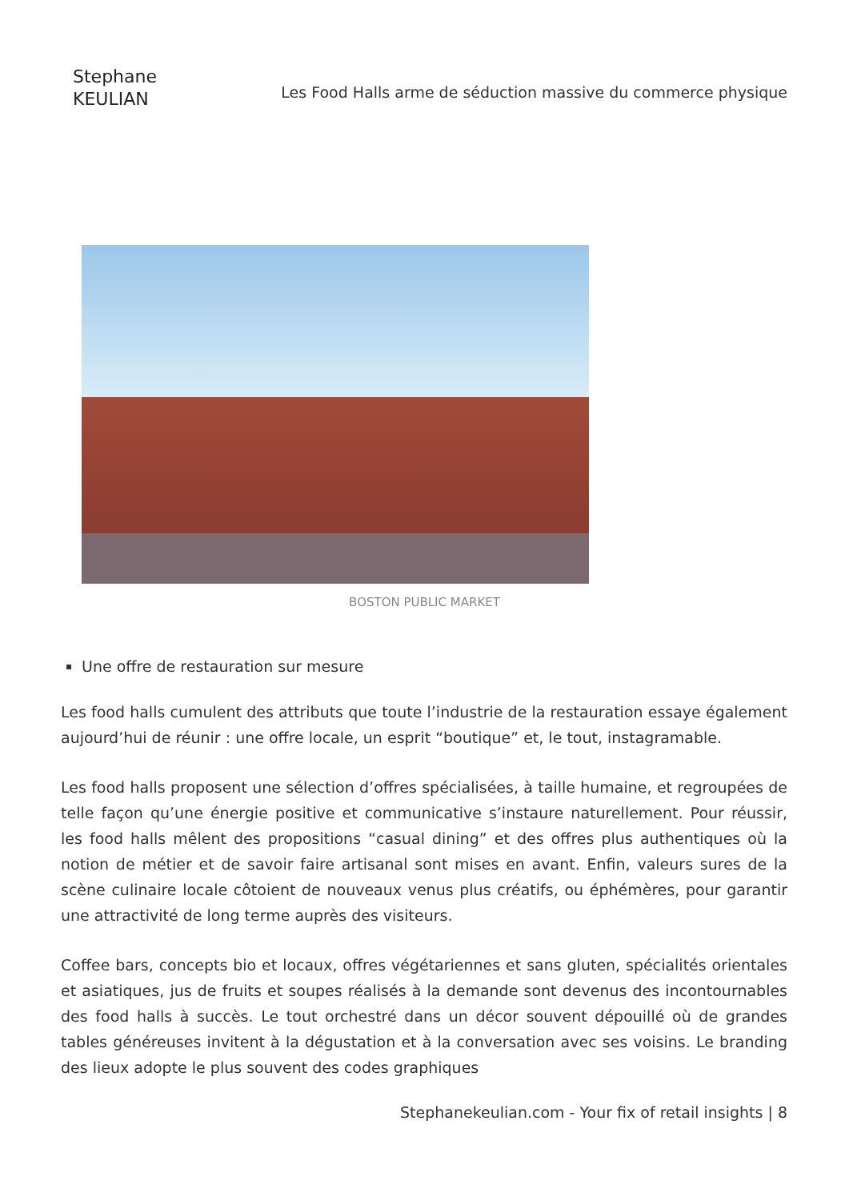Stephane
KEULIAN
Les Food Halls arme de séduction massive du commerce physique
BOSTON PUBLIC MARKET
Une offre de restauration sur mesure
Les food halls cumulent des attributs que toute l’industrie de la restauration essaye également aujourd’hui de réunir : une offre locale, un esprit “boutique” et, le tout, instagramable.
Les food halls proposent une sélection d’offres spécialisées, à taille humaine, et regroupées de telle façon qu’une énergie positive et communicative s’instaure naturellement. Pour réussir, les food halls mêlent des propositions “casual dining” et des offres plus authentiques où la notion de métier et de savoir faire artisanal sont mises en avant. Enfin, valeurs sures de la scène culinaire locale côtoient de nouveaux venus plus créatifs, ou éphémères, pour garantir une attractivité de long terme auprès des visiteurs.
Coffee bars, concepts bio et locaux, offres végétariennes et sans gluten, spécialités orientales et asiatiques, jus de fruits et soupes réalisés à la demande sont devenus des incontournables des food halls à succès. Le tout orchestré dans un décor souvent dépouillé où de grandes tables généreuses invitent à la dégustation et à la conversation avec ses voisins. Le branding des lieux adopte le plus souvent des codes graphiques
Stephanekeulian.com - Your fix of retail insights | 8